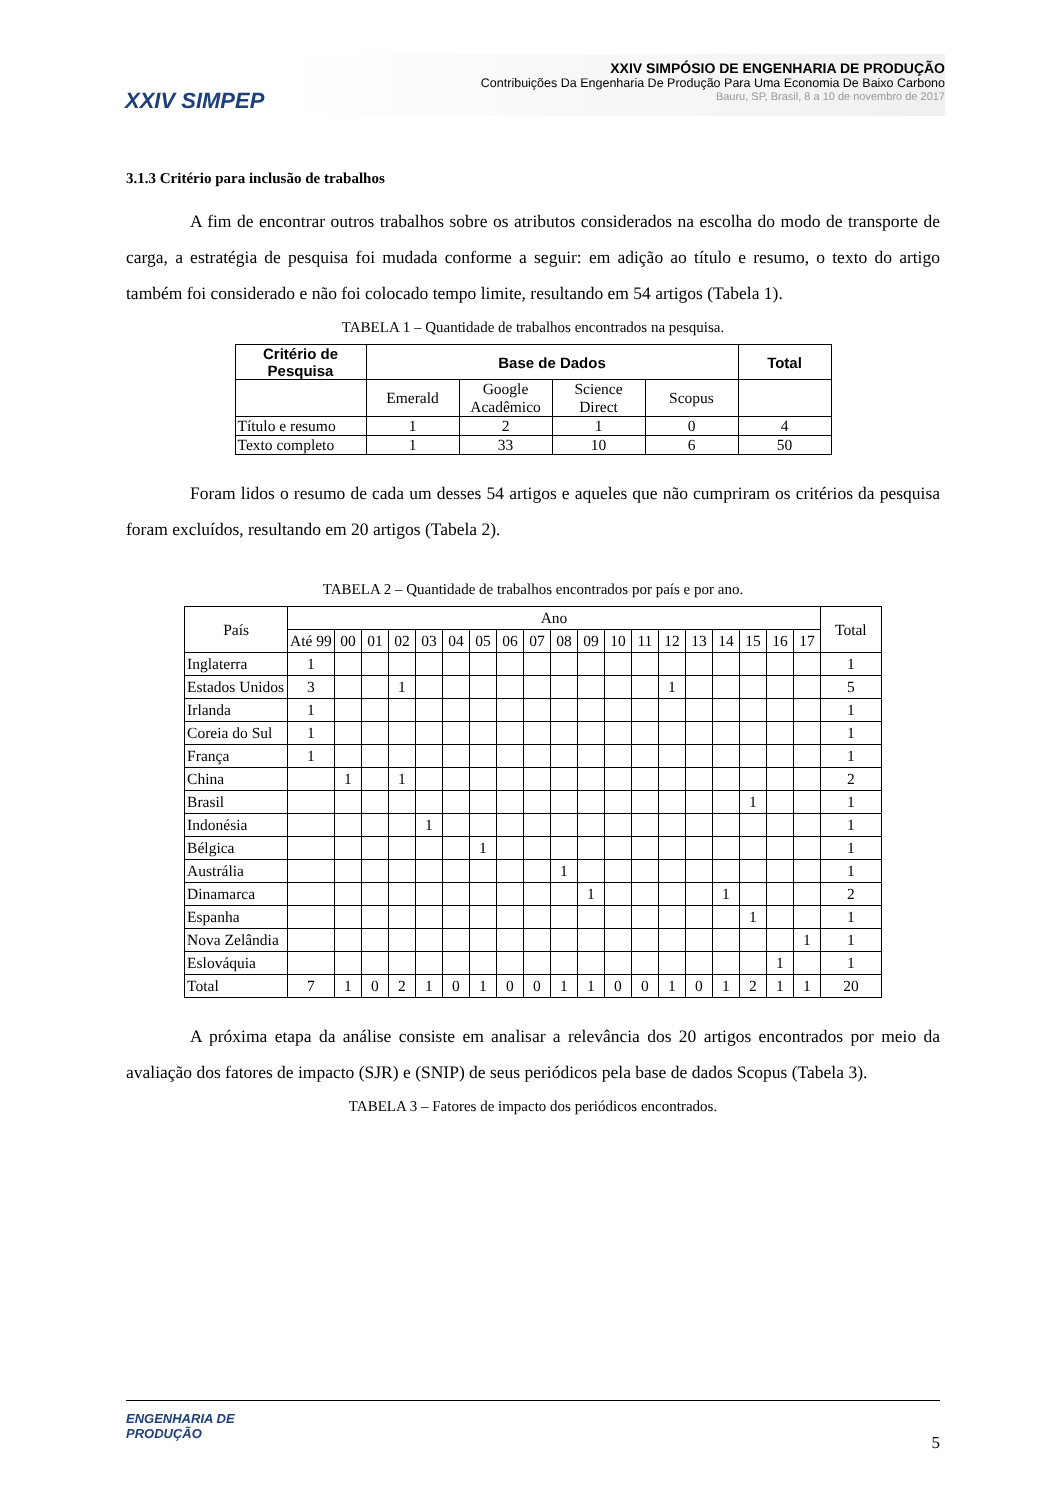XXIV SIMPEP
XXIV SIMPÓSIO DE ENGENHARIA DE PRODUÇÃO
Contribuições Da Engenharia De Produção Para Uma Economia De Baixo Carbono
Bauru, SP, Brasil, 8 a 10 de novembro de 2017
3.1.3 Critério para inclusão de trabalhos
A fim de encontrar outros trabalhos sobre os atributos considerados na escolha do modo de transporte de carga, a estratégia de pesquisa foi mudada conforme a seguir: em adição ao título e resumo, o texto do artigo também foi considerado e não foi colocado tempo limite, resultando em 54 artigos (Tabela 1).
TABELA 1 – Quantidade de trabalhos encontrados na pesquisa.
| Critério de Pesquisa | Base de Dados | | | | Total |
| --- | --- | --- | --- | --- | --- |
| | Emerald | Google Acadêmico | Science Direct | Scopus | |
| Título e resumo | 1 | 2 | 1 | 0 | 4 |
| Texto completo | 1 | 33 | 10 | 6 | 50 |
Foram lidos o resumo de cada um desses 54 artigos e aqueles que não cumpriram os critérios da pesquisa foram excluídos, resultando em 20 artigos (Tabela 2).
TABELA 2 – Quantidade de trabalhos encontrados por país e por ano.
| País | Ano | | | | | | | | | | | | | | | | | | | Total |
| --- | --- | --- | --- | --- | --- | --- | --- | --- | --- | --- | --- | --- | --- | --- | --- | --- | --- | --- | --- | --- |
| | Até 99 | 00 | 01 | 02 | 03 | 04 | 05 | 06 | 07 | 08 | 09 | 10 | 11 | 12 | 13 | 14 | 15 | 16 | 17 | |
| Inglaterra | 1 | | | | | | | | | | | | | | | | | | | 1 |
| Estados Unidos | 3 | | | 1 | | | | | | | | | | 1 | | | | | | 5 |
| Irlanda | 1 | | | | | | | | | | | | | | | | | | | 1 |
| Coreia do Sul | 1 | | | | | | | | | | | | | | | | | | | 1 |
| França | 1 | | | | | | | | | | | | | | | | | | | 1 |
| China | | 1 | | 1 | | | | | | | | | | | | | | | | 2 |
| Brasil | | | | | | | | | | | | | | | | | 1 | | | 1 |
| Indonésia | | | | | 1 | | | | | | | | | | | | | | | 1 |
| Bélgica | | | | | | | 1 | | | | | | | | | | | | | 1 |
| Austrália | | | | | | | | | | 1 | | | | | | | | | | 1 |
| Dinamarca | | | | | | | | | | | 1 | | | | | 1 | | | | 2 |
| Espanha | | | | | | | | | | | | | | | | | 1 | | | 1 |
| Nova Zelândia | | | | | | | | | | | | | | | | | | | 1 | 1 |
| Eslováquia | | | | | | | | | | | | | | | | | | 1 | | 1 |
| Total | 7 | 1 | 0 | 2 | 1 | 0 | 1 | 0 | 0 | 1 | 1 | 0 | 0 | 1 | 0 | 1 | 2 | 1 | 1 | 20 |
A próxima etapa da análise consiste em analisar a relevância dos 20 artigos encontrados por meio da avaliação dos fatores de impacto (SJR) e (SNIP) de seus periódicos pela base de dados Scopus (Tabela 3).
TABELA 3 – Fatores de impacto dos periódicos encontrados.
ENGENHARIA DE
PRODUÇÃO
5